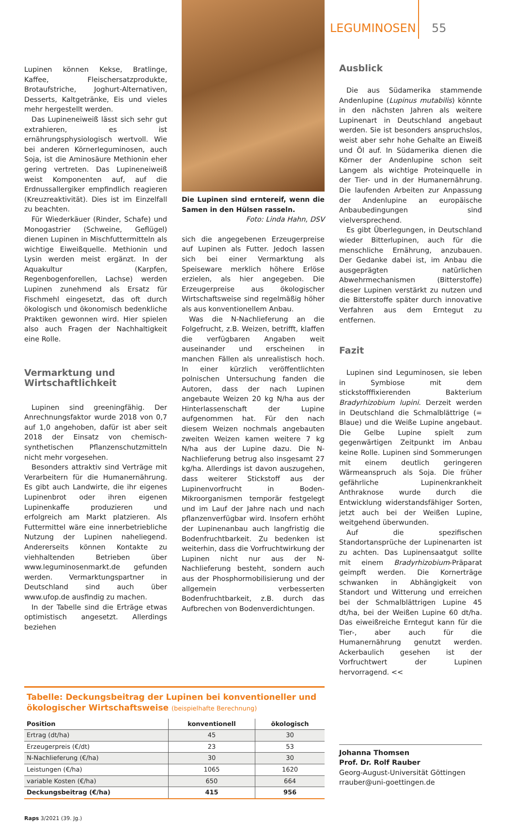LEGUMINOSEN 55
Lupinen können Kekse, Bratlinge, Kaffee, Fleischersatzprodukte, Brotaufstriche, Joghurt-Alternativen, Desserts, Kaltgetränke, Eis und vieles mehr hergestellt werden.
Das Lupineneiweiß lässt sich sehr gut extrahieren, es ist ernährungsphysiologisch wertvoll. Wie bei anderen Körnerleguminosen, auch Soja, ist die Aminosäure Methionin eher gering vertreten. Das Lupineneiweiß weist Komponenten auf, auf die Erdnussallergiker empfindlich reagieren (Kreuzreaktivität). Dies ist im Einzelfall zu beachten.
Für Wiederkäuer (Rinder, Schafe) und Monogastrier (Schweine, Geflügel) dienen Lupinen in Mischfuttermitteln als wichtige Eiweißquelle. Methionin und Lysin werden meist ergänzt. In der Aquakultur (Karpfen, Regenbogenforellen, Lachse) werden Lupinen zunehmend als Ersatz für Fischmehl eingesetzt, das oft durch ökologisch und ökonomisch bedenkliche Praktiken gewonnen wird. Hier spielen also auch Fragen der Nachhaltigkeit eine Rolle.
Vermarktung und Wirtschaftlichkeit
Lupinen sind greeningfähig. Der Anrechnungsfaktor wurde 2018 von 0,7 auf 1,0 angehoben, dafür ist aber seit 2018 der Einsatz von chemisch-synthetischen Pflanzenschutzmitteln nicht mehr vorgesehen.
Besonders attraktiv sind Verträge mit Verarbeitern für die Humanernährung. Es gibt auch Landwirte, die ihr eigenes Lupinenbrot oder ihren eigenen Lupinenkaffe produzieren und erfolgreich am Markt platzieren. Als Futtermittel wäre eine innerbetriebliche Nutzung der Lupinen naheliegend. Andererseits können Kontakte zu viehhaltenden Betrieben über www.leguminosenmarkt.de gefunden werden. Vermarktungspartner in Deutschland sind auch über www.ufop.de ausfindig zu machen.
In der Tabelle sind die Erträge etwas optimistisch angesetzt. Allerdings beziehen
Die Lupinen sind erntereif, wenn die Samen in den Hülsen rasseln.
Foto: Linda Hahn, DSV
sich die angegebenen Erzeugerpreise auf Lupinen als Futter. Jedoch lassen sich bei einer Vermarktung als Speiseware merklich höhere Erlöse erzielen, als hier angegeben. Die Erzeugerpreise aus ökologischer Wirtschaftsweise sind regelmäßig höher als aus konventionellem Anbau.
Was die N-Nachlieferung an die Folgefrucht, z.B. Weizen, betrifft, klaffen die verfügbaren Angaben weit auseinander und erscheinen in manchen Fällen als unrealistisch hoch. In einer kürzlich veröffentlichten polnischen Untersuchung fanden die Autoren, dass der nach Lupinen angebaute Weizen 20 kg N/ha aus der Hinterlassenschaft der Lupine aufgenommen hat. Für den nach diesem Weizen nochmals angebauten zweiten Weizen kamen weitere 7 kg N/ha aus der Lupine dazu. Die N-Nachlieferung betrug also insgesamt 27 kg/ha. Allerdings ist davon auszugehen, dass weiterer Stickstoff aus der Lupinenvorfrucht in Boden-Mikroorganismen temporär festgelegt und im Lauf der Jahre nach und nach pflanzenverfügbar wird. Insofern erhöht der Lupinenanbau auch langfristig die Bodenfruchtbarkeit. Zu bedenken ist weiterhin, dass die Vorfruchtwirkung der Lupinen nicht nur aus der N-Nachlieferung besteht, sondern auch aus der Phosphormobilisierung und der allgemein verbesserten Bodenfruchtbarkeit, z.B. durch das Aufbrechen von Bodenverdichtungen.
Ausblick
Die aus Südamerika stammende Andenlupine (Lupinus mutabilis) könnte in den nächsten Jahren als weitere Lupinenart in Deutschland angebaut werden. Sie ist besonders anspruchslos, weist aber sehr hohe Gehalte an Eiweiß und Öl auf. In Südamerika dienen die Körner der Andenlupine schon seit Langem als wichtige Proteinquelle in der Tier- und in der Humanernährung. Die laufenden Arbeiten zur Anpassung der Andenlupine an europäische Anbaubedingungen sind vielversprechend.
Es gibt Überlegungen, in Deutschland wieder Bitterlupinen, auch für die menschliche Ernährung, anzubauen. Der Gedanke dabei ist, im Anbau die ausgeprägten natürlichen Abwehrmechanismen (Bitterstoffe) dieser Lupinen verstärkt zu nutzen und die Bitterstoffe später durch innovative Verfahren aus dem Erntegut zu entfernen.
Fazit
Lupinen sind Leguminosen, sie leben in Symbiose mit dem stickstofffixierenden Bakterium Bradyrhizobium lupini. Derzeit werden in Deutschland die Schmalblättrige (= Blaue) und die Weiße Lupine angebaut. Die Gelbe Lupine spielt zum gegenwärtigen Zeitpunkt im Anbau keine Rolle. Lupinen sind Sommerungen mit einem deutlich geringeren Wärmeanspruch als Soja. Die früher gefährliche Lupinenkrankheit Anthraknose wurde durch die Entwicklung widerstandsfähiger Sorten, jetzt auch bei der Weißen Lupine, weitgehend überwunden.
Auf die spezifischen Standortansprüche der Lupinenarten ist zu achten. Das Lupinensaatgut sollte mit einem Bradyrhizobium-Präparat geimpft werden. Die Kornerträge schwanken in Abhängigkeit von Standort und Witterung und erreichen bei der Schmalblättrigen Lupine 45 dt/ha, bei der Weißen Lupine 60 dt/ha. Das eiweißreiche Erntegut kann für die Tier-, aber auch für die Humanernährung genutzt werden. Ackerbaulich gesehen ist der Vorfruchtwert der Lupinen hervorragend. <<
Tabelle: Deckungsbeitrag der Lupinen bei konventioneller und ökologischer Wirtschaftsweise (beispielhafte Berechnung)
| Position | konventionell | ökologisch |
| --- | --- | --- |
| Ertrag (dt/ha) | 45 | 30 |
| Erzeugerpreis (€/dt) | 23 | 53 |
| N-Nachlieferung (€/ha) | 30 | 30 |
| Leistungen (€/ha) | 1065 | 1620 |
| variable Kosten (€/ha) | 650 | 664 |
| Deckungsbeitrag (€/ha) | 415 | 956 |
Johanna Thomsen
Prof. Dr. Rolf Rauber
Georg-August-Universität Göttingen
rrauber@uni-goettingen.de
Raps 3/2021 (39. Jg.)